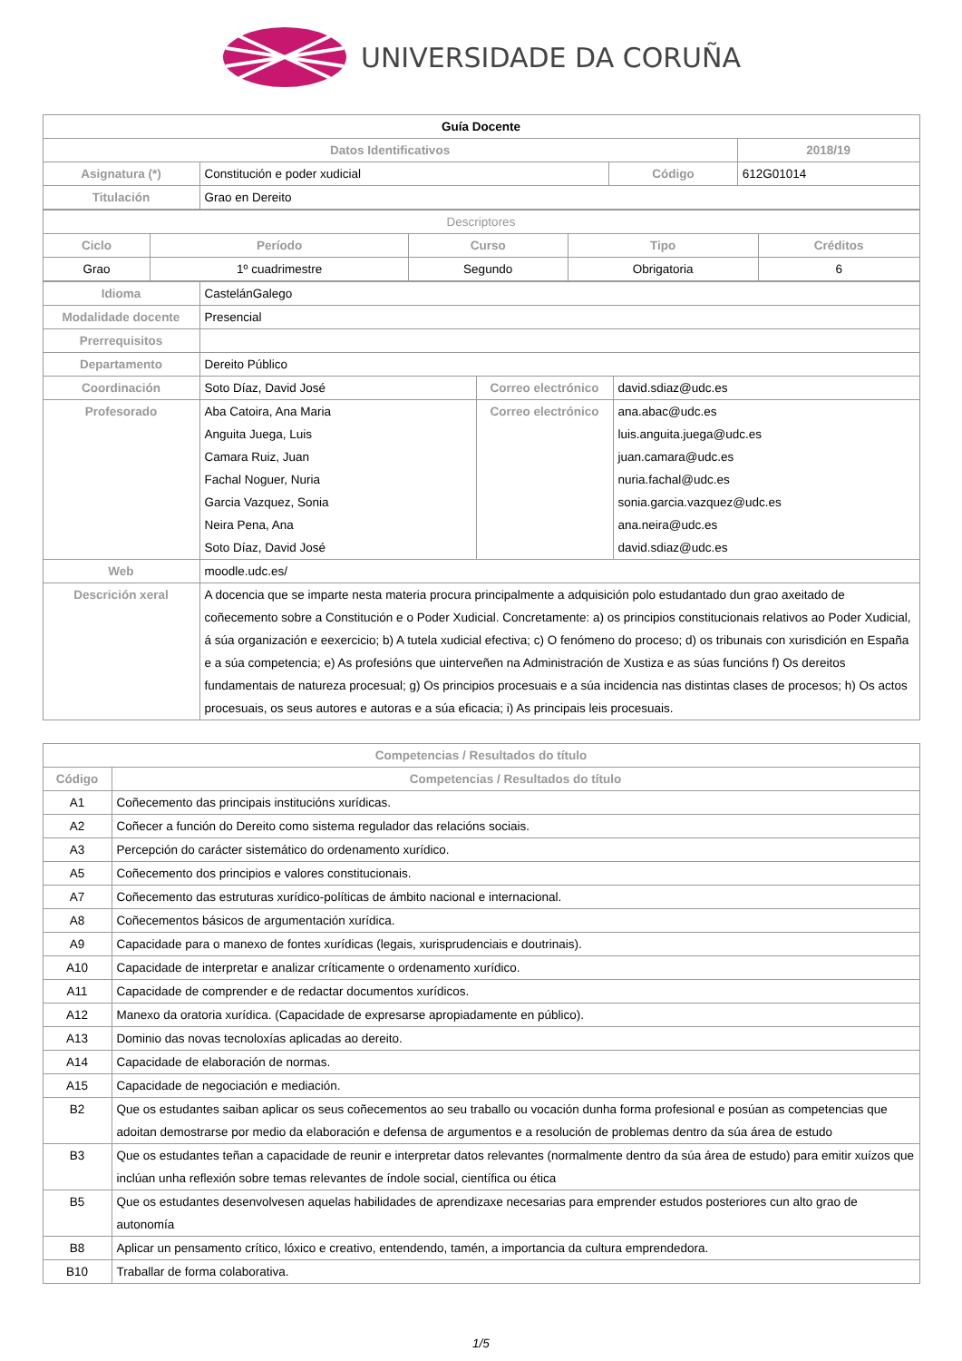UNIVERSIDADE DA CORUÑA
| Guía Docente | | | |
| Datos Identificativos | | | 2018/19 |
| Asignatura (*) | Constitución e poder xudicial | Código | 612G01014 |
| Titulación | Grao en Dereito | | |
| Descriptores | | | | |
| Ciclo | Período | Curso | Tipo | Créditos |
| Grao | 1º cuadrimestre | Segundo | Obrigatoria | 6 |
| Idioma | CastelánGalego | | |
| Modalidade docente | Presencial | | |
| Prerrequisitos | | | |
| Departamento | Dereito Público | | |
| Coordinación | Soto Díaz, David José | Correo electrónico | david.sdiaz@udc.es |
| Profesorado | Aba Catoira, Ana Maria Anguita Juega, Luis Camara Ruiz, Juan Fachal Noguer, Nuria Garcia Vazquez, Sonia Neira Pena, Ana Soto Díaz, David José | Correo electrónico | ana.abac@udc.es luis.anguita.juega@udc.es juan.camara@udc.es nuria.fachal@udc.es sonia.garcia.vazquez@udc.es ana.neira@udc.es david.sdiaz@udc.es |
| Web | moodle.udc.es/ | | |
| Descrición xeral | A docencia que se imparte nesta materia procura principalmente a adquisición polo estudantado dun grao axeitado de coñecemento sobre a Constitución e o Poder Xudicial. Concretamente: a) os principios constitucionais relativos ao Poder Xudicial, á súa organización e eexercicio; b) A tutela xudicial efectiva; c) O fenómeno do proceso; d) os tribunais con xurisdición en España e a súa competencia; e) As profesións que uinterveñen na Administración de Xustiza e as súas funcións f) Os dereitos fundamentais de natureza procesual; g) Os principios procesuais e a súa incidencia nas distintas clases de procesos; h) Os actos procesuais, os seus autores e autoras e a súa eficacia; i) As principais leis procesuais. | | |
| Competencias / Resultados do título | |
| --- | --- |
| Código | Competencias / Resultados do título |
| A1 | Coñecemento das principais institucións xurídicas. |
| A2 | Coñecer a función do Dereito como sistema regulador das relacións sociais. |
| A3 | Percepción do carácter sistemático do ordenamento xurídico. |
| A5 | Coñecemento dos principios e valores constitucionais. |
| A7 | Coñecemento das estruturas xurídico-políticas de ámbito nacional e internacional. |
| A8 | Coñecementos básicos de argumentación xurídica. |
| A9 | Capacidade para o manexo de fontes xurídicas (legais, xurisprudenciais e doutrinais). |
| A10 | Capacidade de interpretar e analizar críticamente o ordenamento xurídico. |
| A11 | Capacidade de comprender e de redactar documentos xurídicos. |
| A12 | Manexo da oratoria xurídica. (Capacidade de expresarse apropiadamente en público). |
| A13 | Dominio das novas tecnoloxías aplicadas ao dereito. |
| A14 | Capacidade de elaboración de normas. |
| A15 | Capacidade de negociación e mediación. |
| B2 | Que os estudantes saiban aplicar os seus coñecementos ao seu traballo ou vocación dunha forma profesional e posúan as competencias que adoitan demostrarse por medio da elaboración e defensa de argumentos e a resolución de problemas dentro da súa área de estudo |
| B3 | Que os estudantes teñan a capacidade de reunir e interpretar datos relevantes (normalmente dentro da súa área de estudo) para emitir xuízos que inclúan unha reflexión sobre temas relevantes de índole social, científica ou ética |
| B5 | Que os estudantes desenvolvesen aquelas habilidades de aprendizaxe necesarias para emprender estudos posteriores cun alto grao de autonomía |
| B8 | Aplicar un pensamento crítico, lóxico e creativo, entendendo, tamén, a importancia da cultura emprendedora. |
| B10 | Traballar de forma colaborativa. |
1/5